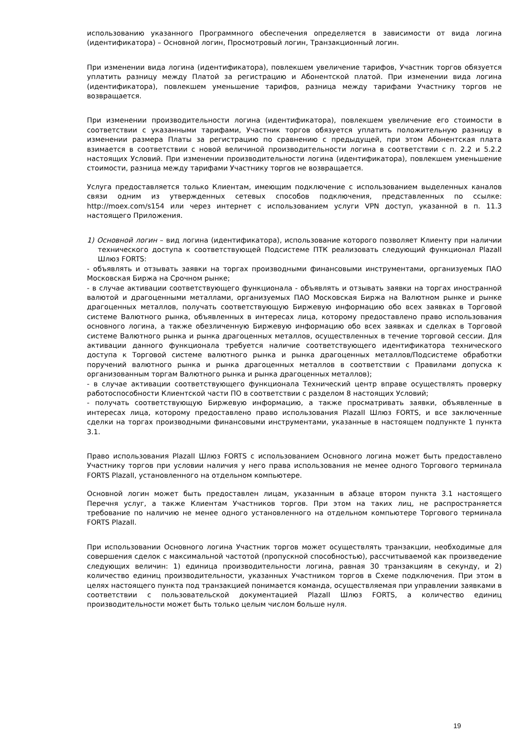использованию указанного Программного обеспечения определяется в зависимости от вида логина (идентификатора) – Основной логин, Просмотровый логин, Транзакционный логин.
При изменении вида логина (идентификатора), повлекшем увеличение тарифов, Участник торгов обязуется уплатить разницу между Платой за регистрацию и Абонентской платой. При изменении вида логина (идентификатора), повлекшем уменьшение тарифов, разница между тарифами Участнику торгов не возвращается.
При изменении производительности логина (идентификатора), повлекшем увеличение его стоимости в соответствии с указанными тарифами, Участник торгов обязуется уплатить положительную разницу в изменении размера Платы за регистрацию по сравнению с предыдущей, при этом Абонентская плата взимается в соответствии с новой величиной производительности логина в соответствии с п. 2.2 и 5.2.2 настоящих Условий. При изменении производительности логина (идентификатора), повлекшем уменьшение стоимости, разница между тарифами Участнику торгов не возвращается.
Услуга предоставляется только Клиентам, имеющим подключение с использованием выделенных каналов связи одним из утвержденных сетевых способов подключения, представленных по ссылке: http://moex.com/s154 или через интернет с использованием услуги VPN доступ, указанной в п. 11.3 настоящего Приложения.
1) Основной логин – вид логина (идентификатора), использование которого позволяет Клиенту при наличии технического доступа к соответствующей Подсистеме ПТК реализовать следующий функционал PlazaII Шлюз FORTS:
- объявлять и отзывать заявки на торгах производными финансовыми инструментами, организуемых ПАО Московская Биржа на Срочном рынке;
- в случае активации соответствующего функционала - объявлять и отзывать заявки на торгах иностранной валютой и драгоценными металлами, организуемых ПАО Московская Биржа на Валютном рынке и рынке драгоценных металлов, получать соответствующую Биржевую информацию обо всех заявках в Торговой системе Валютного рынка, объявленных в интересах лица, которому предоставлено право использования основного логина, а также обезличенную Биржевую информацию обо всех заявках и сделках в Торговой системе Валютного рынка и рынка драгоценных металлов, осуществленных в течение торговой сессии. Для активации данного функционала требуется наличие соответствующего идентификатора технического доступа к Торговой системе валютного рынка и рынка драгоценных металлов/Подсистеме обработки поручений валютного рынка и рынка драгоценных металлов в соответствии с Правилами допуска к организованным торгам Валютного рынка и рынка драгоценных металлов);
- в случае активации соответствующего функционала Технический центр вправе осуществлять проверку работоспособности Клиентской части ПО в соответствии с разделом 8 настоящих Условий;
- получать соответствующую Биржевую информацию, а также просматривать заявки, объявленные в интересах лица, которому предоставлено право использования PlazaII Шлюз FORTS, и все заключенные сделки на торгах производными финансовыми инструментами, указанные в настоящем подпункте 1 пункта 3.1.
Право использования PlazaII Шлюз FORTS с использованием Основного логина может быть предоставлено Участнику торгов при условии наличия у него права использования не менее одного Торгового терминала FORTS PlazaII, установленного на отдельном компьютере.
Основной логин может быть предоставлен лицам, указанным в абзаце втором пункта 3.1 настоящего Перечня услуг, а также Клиентам Участников торгов. При этом на таких лиц, не распространяется требование по наличию не менее одного установленного на отдельном компьютере Торгового терминала FORTS PlazaII.
При использовании Основного логина Участник торгов может осуществлять транзакции, необходимые для совершения сделок с максимальной частотой (пропускной способностью), рассчитываемой как произведение следующих величин: 1) единица производительности логина, равная 30 транзакциям в секунду, и 2) количество единиц производительности, указанных Участником торгов в Схеме подключения. При этом в целях настоящего пункта под транзакцией понимается команда, осуществляемая при управлении заявками в соответствии с пользовательской документацией PlazaII Шлюз FORTS, а количество единиц производительности может быть только целым числом больше нуля.
19